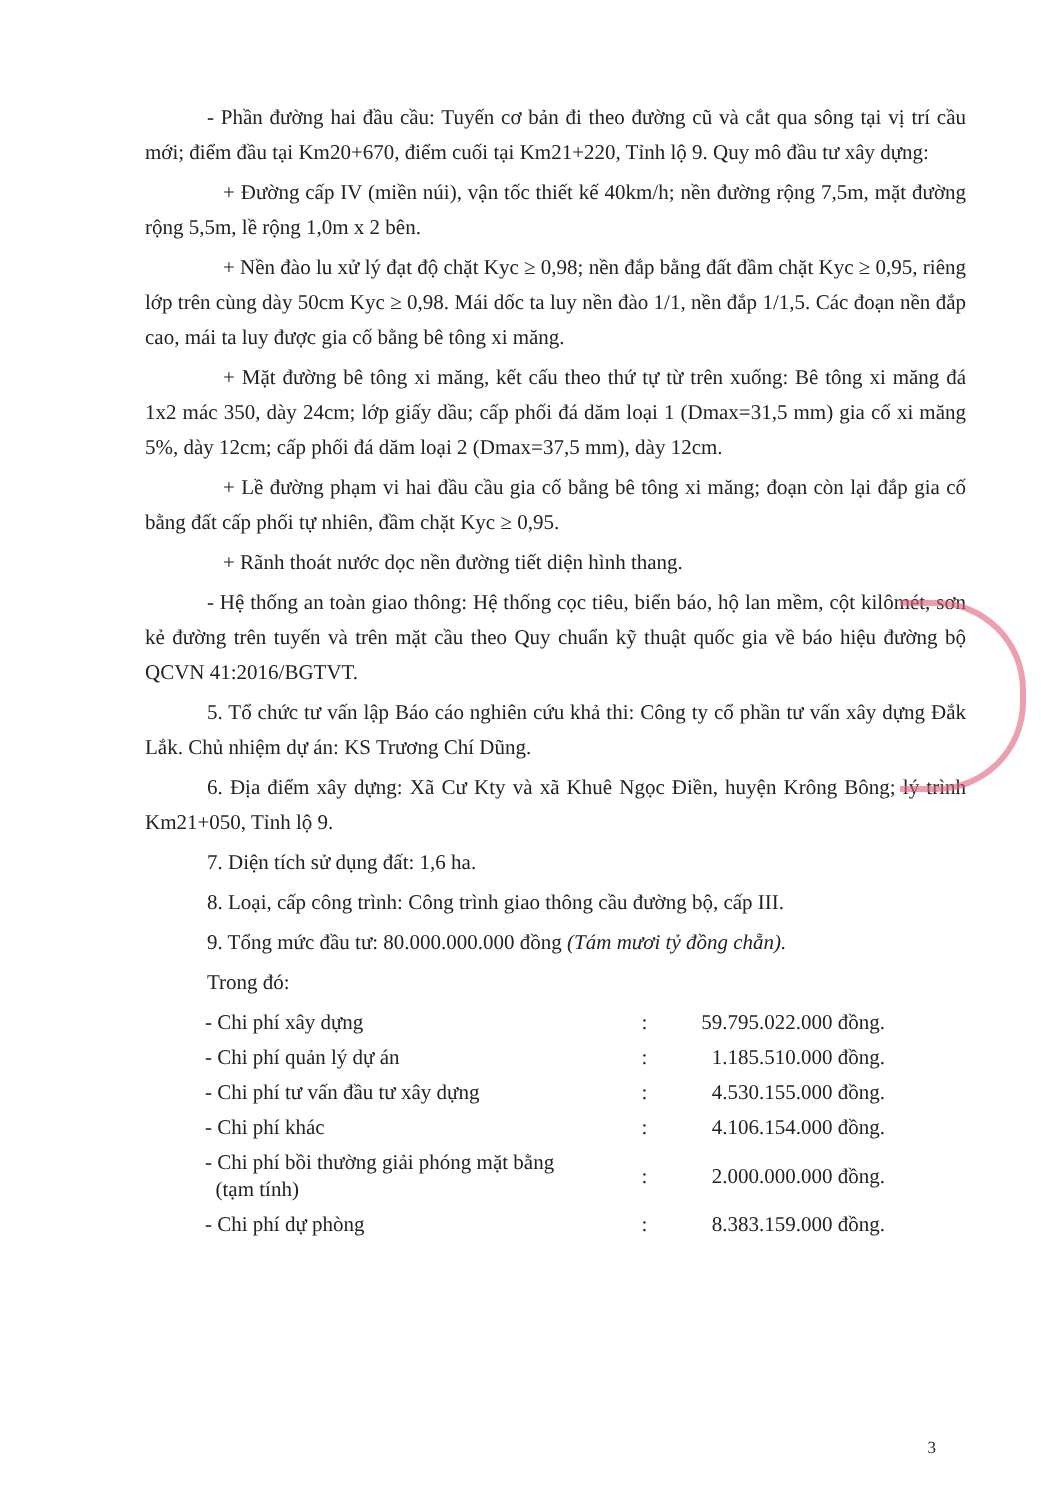- Phần đường hai đầu cầu: Tuyến cơ bản đi theo đường cũ và cắt qua sông tại vị trí cầu mới; điểm đầu tại Km20+670, điểm cuối tại Km21+220, Tỉnh lộ 9. Quy mô đầu tư xây dựng:
+ Đường cấp IV (miền núi), vận tốc thiết kế 40km/h; nền đường rộng 7,5m, mặt đường rộng 5,5m, lề rộng 1,0m x 2 bên.
+ Nền đào lu xử lý đạt độ chặt Kyc ≥ 0,98; nền đắp bằng đất đầm chặt Kyc ≥ 0,95, riêng lớp trên cùng dày 50cm Kyc ≥ 0,98. Mái dốc ta luy nền đào 1/1, nền đắp 1/1,5. Các đoạn nền đắp cao, mái ta luy được gia cố bằng bê tông xi măng.
+ Mặt đường bê tông xi măng, kết cấu theo thứ tự từ trên xuống: Bê tông xi măng đá 1x2 mác 350, dày 24cm; lớp giấy dầu; cấp phối đá dăm loại 1 (Dmax=31,5 mm) gia cố xi măng 5%, dày 12cm; cấp phối đá dăm loại 2 (Dmax=37,5 mm), dày 12cm.
+ Lề đường phạm vi hai đầu cầu gia cố bằng bê tông xi măng; đoạn còn lại đắp gia cố bằng đất cấp phối tự nhiên, đầm chặt Kyc ≥ 0,95.
+ Rãnh thoát nước dọc nền đường tiết diện hình thang.
- Hệ thống an toàn giao thông: Hệ thống cọc tiêu, biển báo, hộ lan mềm, cột kilômét, sơn kẻ đường trên tuyến và trên mặt cầu theo Quy chuẩn kỹ thuật quốc gia về báo hiệu đường bộ QCVN 41:2016/BGTVT.
5. Tổ chức tư vấn lập Báo cáo nghiên cứu khả thi: Công ty cổ phần tư vấn xây dựng Đắk Lắk. Chủ nhiệm dự án: KS Trương Chí Dũng.
6. Địa điểm xây dựng: Xã Cư Kty và xã Khuê Ngọc Điền, huyện Krông Bông; lý trình Km21+050, Tỉnh lộ 9.
7. Diện tích sử dụng đất: 1,6 ha.
8. Loại, cấp công trình: Công trình giao thông cầu đường bộ, cấp III.
9. Tổng mức đầu tư: 80.000.000.000 đồng (Tám mươi tỷ đồng chẵn).
Trong đó:
| - Chi phí xây dựng | : | 59.795.022.000 đồng. |
| - Chi phí quản lý dự án | : | 1.185.510.000 đồng. |
| - Chi phí tư vấn đầu tư xây dựng | : | 4.530.155.000 đồng. |
| - Chi phí khác | : | 4.106.154.000 đồng. |
| - Chi phí bồi thường giải phóng mặt bằng (tạm tính) | : | 2.000.000.000 đồng. |
| - Chi phí dự phòng | : | 8.383.159.000 đồng. |
3